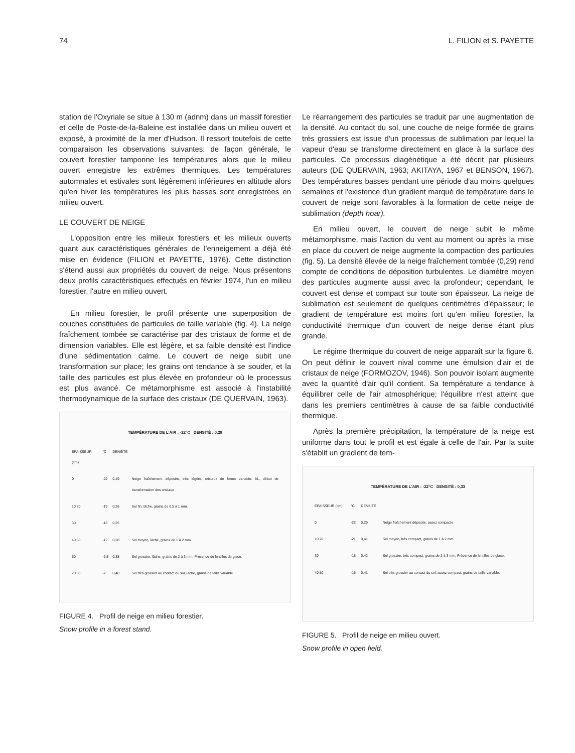74 L. FILION et S. PAYETTE
station de l'Oxyriale se situe à 130 m (adnm) dans un massif forestier et celle de Poste-de-la-Baleine est installée dans un milieu ouvert et exposé, à proximité de la mer d'Hudson. Il ressort toutefois de cette comparaison les observations suivantes: de façon générale, le couvert forestier tamponne les températures alors que le milieu ouvert enregistre les extrêmes thermiques. Les températures automnales et estivales sont légèrement inférieures en altitude alors qu'en hiver les températures les plus basses sont enregistrées en milieu ouvert.
LE COUVERT DE NEIGE
L'opposition entre les milieux forestiers et les milieux ouverts quant aux caractéristiques générales de l'enneigement a déjà été mise en évidence (FILION et PAYETTE, 1976). Cette distinction s'étend aussi aux propriétés du couvert de neige. Nous présentons deux profils caractéristiques effectués en février 1974, l'un en milieu forestier, l'autre en milieu ouvert.
En milieu forestier, le profil présente une superposition de couches constituées de particules de taille variable (fig. 4). La neige fraîchement tombée se caractérise par des cristaux de forme et de dimension variables. Elle est légère, et sa faible densité est l'indice d'une sédimentation calme. Le couvert de neige subit une transformation sur place; les grains ont tendance à se souder, et la taille des particules est plus élevée en profondeur où le processus est plus avancé. Ce métamorphisme est associé à l'instabilité thermodynamique de la surface des cristaux (DE QUERVAIN, 1963).
TEMPÉRATURE DE L'AIR : -22°C DENSITÉ : 0,29
| ÉPAISSEUR (cm) | °C | DENSITÉ | |
| 0 | -22 | 0,19 | Neige fraîchement déposée, très légère, cristaux de forme variable. Id., début de transformation des cristaux |
| 10 20 | -19 | 0,26 | Sel fin, lâche, grains de 0.5 à 1 mm. |
| 30 | -16 | 0,25 | |
| 40 50 | -12 | 0,28 | Sel moyen, lâche, grains de 1 à 2 mm. |
| 60 | -9.5 | 0,38 | Sel grossier, lâche, grains de 2 à 3 mm. Présence de lentilles de glace. |
| 70 80 | -7 | 0,40 | Sel très grossier au contact du sol, lâche, grains de taille variable. |
FIGURE 4. Profil de neige en milieu forestier.
Snow profile in a forest stand.
Le réarrangement des particules se traduit par une augmentation de la densité. Au contact du sol, une couche de neige formée de grains très grossiers est issue d'un processus de sublimation par lequel la vapeur d'eau se transforme directement en glace à la surface des particules. Ce processus diagénétique a été décrit par plusieurs auteurs (DE QUERVAIN, 1963; AKITAYA, 1967 et BENSON, 1967). Des températures basses pendant une période d'au moins quelques semaines et l'existence d'un gradient marqué de température dans le couvert de neige sont favorables à la formation de cette neige de sublimation (depth hoar).
En milieu ouvert, le couvert de neige subit le même métamorphisme, mais l'action du vent au moment ou après la mise en place du couvert de neige augmente la compaction des particules (fig. 5). La densité élevée de la neige fraîchement tombée (0,29) rend compte de conditions de déposition turbulentes. Le diamètre moyen des particules augmente aussi avec la profondeur; cependant, le couvert est dense et compact sur toute son épaisseur. La neige de sublimation est seulement de quelques centimètres d'épaisseur; le gradient de température est moins fort qu'en milieu forestier, la conductivité thermique d'un couvert de neige dense étant plus grande.
Le régime thermique du couvert de neige apparaît sur la figure 6. On peut définir le couvert nival comme une émulsion d'air et de cristaux de neige (FORMOZOV, 1946). Son pouvoir isolant augmente avec la quantité d'air qu'il contient. Sa température a tendance à équilibrer celle de l'air atmosphérique; l'équilibre n'est atteint que dans les premiers centimètres à cause de sa faible conductivité thermique.
Après la première précipitation, la température de la neige est uniforme dans tout le profil et est égale à celle de l'air. Par la suite s'établit un gradient de tem-
TEMPÉRATURE DE L'AIR : -22°C DENSITÉ : 0,33
| ÉPAISSEUR (cm) | °C | DENSITÉ | |
| 0 | -22 | 0,29 | Neige fraîchement déposée, assez compacte |
| 10 20 | -21 | 0,41 | Sel moyen, très compact, grains de 1 à 2 mm. |
| 30 | -18 | 0,42 | Sel grossier, très compact, grains de 2 à 3 mm. Présence de lentilles de glace. |
| 40 50 | -15 | 0,41 | Sel très grossier au contact du sol, assez compact, grains de taille variable. |
FIGURE 5. Profil de neige en milieu ouvert.
Snow profile in open field.